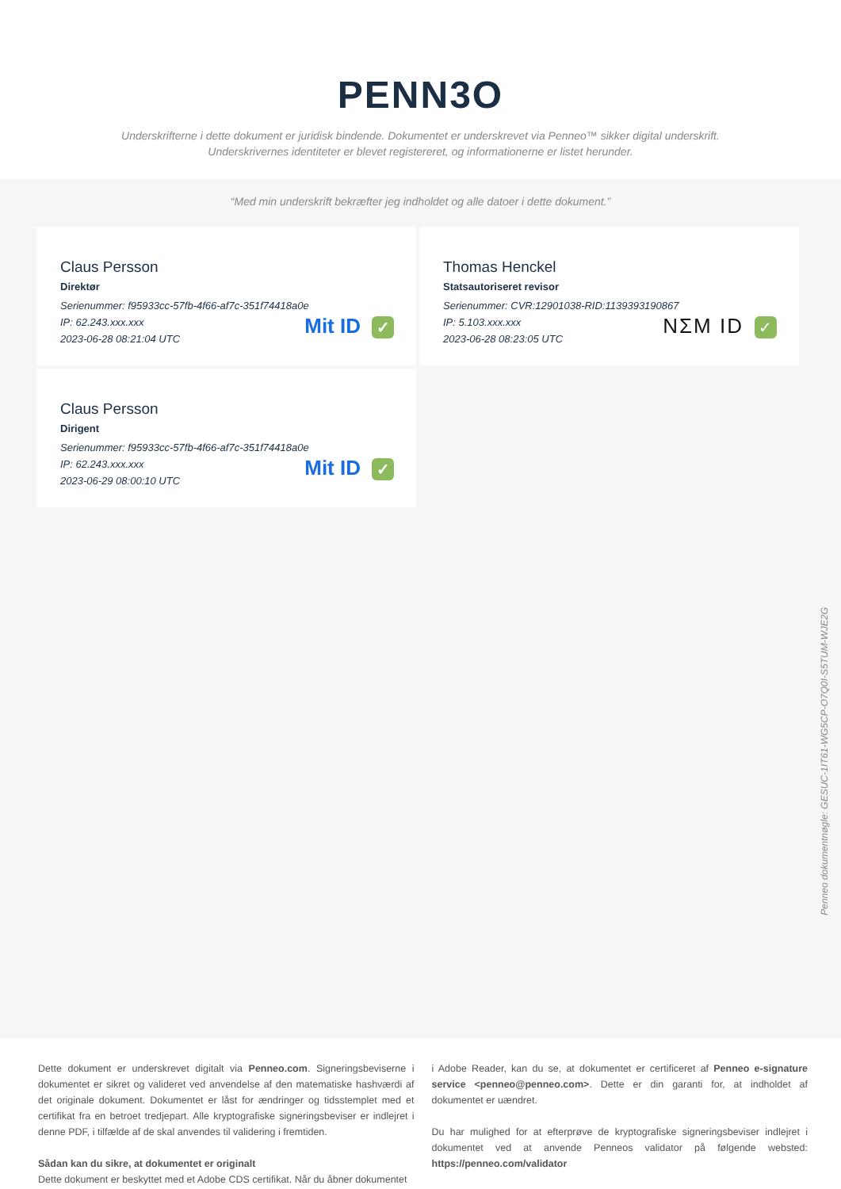PENN3O
Underskrifterne i dette dokument er juridisk bindende. Dokumentet er underskrevet via Penneo™ sikker digital underskrift.
Underskrivernes identiteter er blevet registereret, og informationerne er listet herunder.
“Med min underskrift bekræfter jeg indholdet og alle datoer i dette dokument.”
Claus Persson
Direktør
Serienummer: f95933cc-57fb-4f66-af7c-351f74418a0e
IP: 62.243.xxx.xxx
2023-06-28 08:21:04 UTC
Mit ID ✓
Thomas Henckel
Statsautoriseret revisor
Serienummer: CVR:12901038-RID:1139393190867
IP: 5.103.xxx.xxx
2023-06-28 08:23:05 UTC
NΣM ID ✓
Claus Persson
Dirigent
Serienummer: f95933cc-57fb-4f66-af7c-351f74418a0e
IP: 62.243.xxx.xxx
2023-06-29 08:00:10 UTC
Mit ID ✓
Penneo dokumentnøgle: GESUC-1IT61-WG5CP-O7Q0I-S5TUM-WJE2G
Dette dokument er underskrevet digitalt via Penneo.com. Signeringsbeviserne i dokumentet er sikret og valideret ved anvendelse af den matematiske hashværdi af det originale dokument. Dokumentet er låst for ændringer og tidsstemplet med et certifikat fra en betroet tredjepart. Alle kryptografiske signeringsbeviser er indlejret i denne PDF, i tilfælde af de skal anvendes til validering i fremtiden.
Sådan kan du sikre, at dokumentet er originalt
Dette dokument er beskyttet med et Adobe CDS certifikat. Når du åbner dokumentet
i Adobe Reader, kan du se, at dokumentet er certificeret af Penneo e-signature service <penneo@penneo.com>. Dette er din garanti for, at indholdet af dokumentet er uændret.
Du har mulighed for at efterprøve de kryptografiske signeringsbeviser indlejret i dokumentet ved at anvende Penneos validator på følgende websted: https://penneo.com/validator